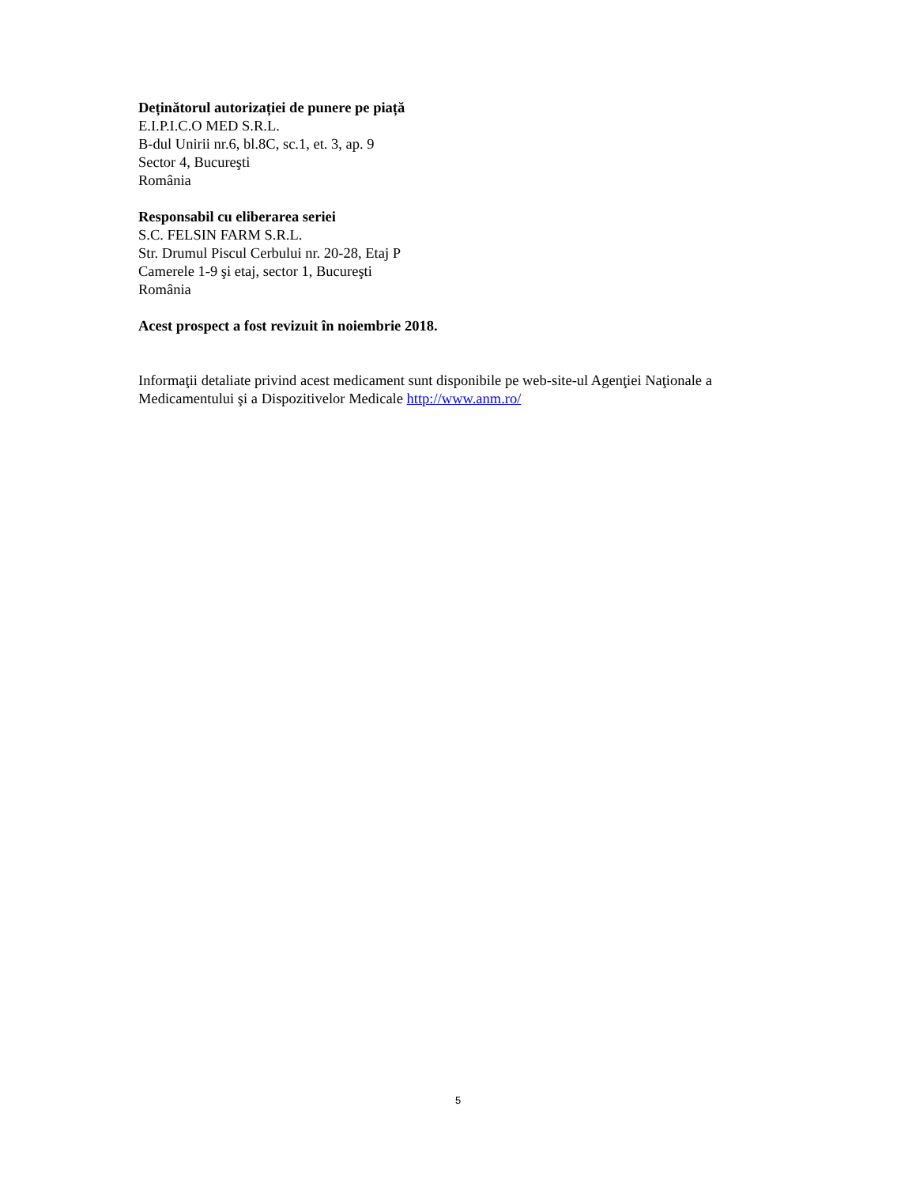Deținătorul autorizației de punere pe piață
E.I.P.I.C.O MED S.R.L.
B-dul Unirii nr.6, bl.8C, sc.1, et. 3, ap. 9
Sector 4, Bucureşti
România
Responsabil cu eliberarea seriei
S.C. FELSIN FARM S.R.L.
Str. Drumul Piscul Cerbului nr. 20-28, Etaj P
Camerele 1-9 şi etaj, sector 1, Bucureşti
România
Acest prospect a fost revizuit în noiembrie 2018.
Informaţii detaliate privind acest medicament sunt disponibile pe web-site-ul Agenţiei Naţionale a Medicamentului şi a Dispozitivelor Medicale http://www.anm.ro/
5